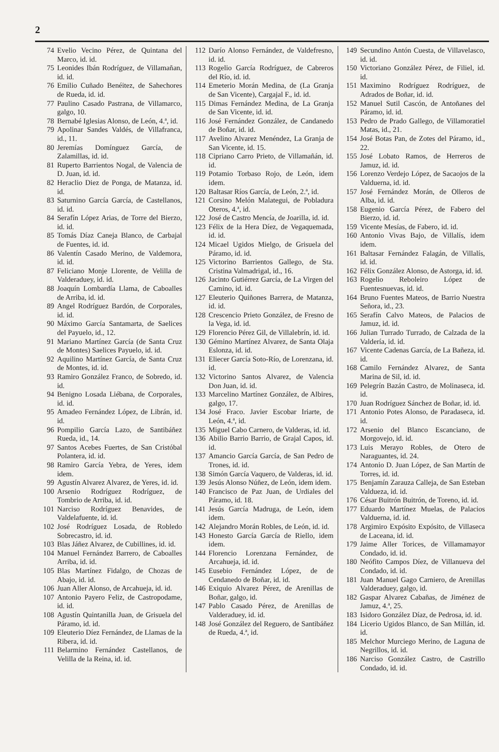2
74 Evelio Vecino Pérez, de Quintana del Marco, id. id.
75 Leonides Ibán Rodríguez, de Villamañan, id. id.
76 Emilio Cuñado Benéitez, de Sahechores de Rueda, id. id.
77 Paulino Casado Pastrana, de Villamarco, galgo, 10.
78 Bernabé Iglesias Alonso, de León, 4.ª, id.
79 Apolinar Sandes Valdés, de Villafranca, id., 11.
80 Jeremías Domínguez García, de Zalamillas, id. id.
81 Ruperto Barrientos Nogal, de Valencia de D. Juan, id. id.
82 Heraclio Diez de Ponga, de Matanza, id. id.
83 Saturnino García García, de Castellanos, id. id.
84 Serafín López Arias, de Torre del Bierzo, id. id.
85 Tomás Díaz Caneja Blanco, de Carbajal de Fuentes, id. id.
86 Valentín Casado Merino, de Valdemora, id. id.
87 Feliciano Monje Llorente, de Velilla de Valderaduey, id. id.
88 Joaquín Lombardía Llama, de Caboalles de Arriba, id. id.
89 Angel Rodríguez Bardón, de Corporales, id. id.
90 Máximo García Santamarta, de Saelices del Payuelo, id., 12.
91 Mariano Martínez García (de Santa Cruz de Montes) Saelices Payuelo, id. id.
92 Aquilino Martínez García, de Santa Cruz de Montes, id. id.
93 Ramiro González Franco, de Sobredo, id. id.
94 Benigno Losada Liébana, de Corporales, id. id.
95 Amadeo Fernández López, de Librán, id. id.
96 Pompilio García Lazo, de Santibáñez Rueda, id., 14.
97 Santos Acebes Fuertes, de San Cristóbal Polantera, id. id.
98 Ramiro García Yebra, de Yeres, idem idem.
99 Agustín Alvarez Alvarez, de Yeres, id. id.
100 Arsenio Rodríguez Rodríguez, de Tombrio de Arriba, id. id.
101 Narciso Rodríguez Benavides, de Valdelafuente, id. id.
102 José Rodríguez Losada, de Robledo Sobrecastro, id. id.
103 Blas Jáñez Alvarez, de Cubillines, id. id.
104 Manuel Fernández Barrero, de Caboalles Arriba, id. id.
105 Blas Martínez Fidalgo, de Chozas de Abajo, id. id.
106 Juan Aller Alonso, de Arcahueja, id. id.
107 Antonio Payero Feliz, de Castropodame, id. id.
108 Agustín Quintanilla Juan, de Grisuela del Páramo, id. id.
109 Eleuterio Díez Fernández, de Llamas de la Ribera, id. id.
111 Belarmino Fernández Castellanos, de Velilla de la Reina, id. id.
112 Darío Alonso Fernández, de Valdefresno, id. id.
113 Rogelio García Rodríguez, de Cabreros del Río, id. id.
114 Emeterio Morán Medina, de (La Granja de San Vicente), Cargajal F., id. id.
115 Dimas Fernández Medina, de La Granja de San Vicente, id. id.
116 José Fernández González, de Candanedo de Boñar, id. id.
117 Avelino Alvarez Menéndez, La Granja de San Vicente, id. 15.
118 Cipriano Carro Prieto, de Villamañán, id. id.
119 Potamio Torbaso Rojo, de León, idem idem.
120 Baltasar Ríos García, de León, 2.ª, id.
121 Corsino Melón Malategui, de Pobladura Oteros, 4.ª, id.
122 José de Castro Mencía, de Joarilla, id. id.
123 Félix de la Hera Díez, de Vegaquemada, id. id.
124 Micael Ugidos Mielgo, de Grisuela del Páramo, id. id.
125 Victorino Barrientos Gallego, de Sta. Cristina Valmadrigal, id., 16.
126 Jacinto Gutiérrez García, de La Virgen del Camino, id. id.
127 Eleuterio Quiñones Barrera, de Matanza, id. id.
128 Crescencio Prieto González, de Fresno de la Vega, id. id.
129 Florencio Pérez Gil, de Villalebrín, id. id.
130 Gémino Martínez Alvarez, de Santa Olaja Eslonza, id. id.
131 Eliecer García Soto-Río, de Lorenzana, id. id.
132 Victorino Santos Alvarez, de Valencia Don Juan, id. id.
133 Marcelino Martínez González, de Albires, galgo, 17.
134 José Fraco. Javier Escobar Iriarte, de León, 4.ª, id.
135 Miguel Cabo Carnero, de Valderas, id. id.
136 Abilio Barrio Barrio, de Grajal Capos, id. id.
137 Amancio García García, de San Pedro de Trones, id. id.
138 Simón García Vaquero, de Valderas, id. id.
139 Jesús Alonso Núñez, de León, idem idem.
140 Francisco de Paz Juan, de Urdiales del Páramo, id. 18.
141 Jesús García Madruga, de León, idem idem.
142 Alejandro Morán Robles, de León, id. id.
143 Honesto García García de Riello, idem idem.
144 Florencio Lorenzana Fernández, de Arcahueja, id. id.
145 Eusebio Fernández López, de de Cendanedo de Boñar, id. id.
146 Exiquio Alvarez Pérez, de Arenillas de Boñar, galgo, id.
147 Pablo Casado Pérez, de Arenillas de Valderaduey, id. id.
148 José González del Reguero, de Santibáñez de Rueda, 4.ª, id.
149 Secundino Antón Cuesta, de Villavelasco, id. id.
150 Victoriano González Pérez, de Filiel, id. id.
151 Maximino Rodríguez Rodríguez, de Adrados de Boñar, id. id.
152 Manuel Sutil Cascón, de Antoñanes del Páramo, id. id.
153 Pedro de Prado Gallego, de Villamoratiel Matas, id., 21.
154 José Botas Pan, de Zotes del Páramo, id., 22.
155 José Lobato Ramos, de Herreros de Jamuz, id. id.
156 Lorenzo Verdejo López, de Sacaojos de la Valduerna, id. id.
157 José Fernández Morán, de Olleros de Alba, id. id.
158 Eugenio García Pérez, de Fabero del Bierzo, id. id.
159 Vicente Mesías, de Fabero, id. id.
160 Antonio Vivas Bajo, de Villalís, idem idem.
161 Baltasar Fernández Falagán, de Villalís, id. id.
162 Félix González Alonso, de Astorga, id. id.
163 Rogelio Reboleiro López de Fuentesnuevas, id. id.
164 Bruno Fuentes Mateos, de Barrio Nuestra Señora, id., 23.
165 Serafín Calvo Mateos, de Palacios de Jamuz, id. id.
166 Julian Turrado Turrado, de Calzada de la Valdería, id. id.
167 Vicente Cadenas García, de La Bañeza, id. id.
168 Camilo Fernández Alvarez, de Santa Marina de Sil, id. id.
169 Pelegrín Bazán Castro, de Molinaseca, id. id.
170 Juan Rodríguez Sánchez de Boñar, id. id.
171 Antonio Potes Alonso, de Paradaseca, id. id.
172 Arsenio del Blanco Escanciano, de Morgovejo, id. id.
173 Luis Merayo Robles, de Otero de Naraguantes, id. 24.
174 Antonio D. Juan López, de San Martín de Torres, id. id.
175 Benjamín Zarauza Calleja, de San Esteban Valdueza, id. id.
176 César Buitrón Buitrón, de Toreno, id. id.
177 Eduardo Martínez Muelas, de Palacios Valduerna, id. id.
178 Argimiro Expósito Expósito, de Villaseca de Laceana, id. id.
179 Jaime Aller Torices, de Villamamayor Condado, id. id.
180 Neófito Campos Díez, de Villanueva del Condado, id. id.
181 Juan Manuel Gago Carniero, de Arenillas Valderaduey, galgo, id.
182 Gaspar Alvarez Cabañas, de Jiménez de Jamuz, 4.ª, 25.
183 Isidoro González Díaz, de Pedrosa, id. id.
184 Licerio Ugidos Blanco, de San Millán, id. id.
185 Melchor Murciego Merino, de Laguna de Negrillos, id. id.
186 Narciso González Castro, de Castrillo Condado, id. id.